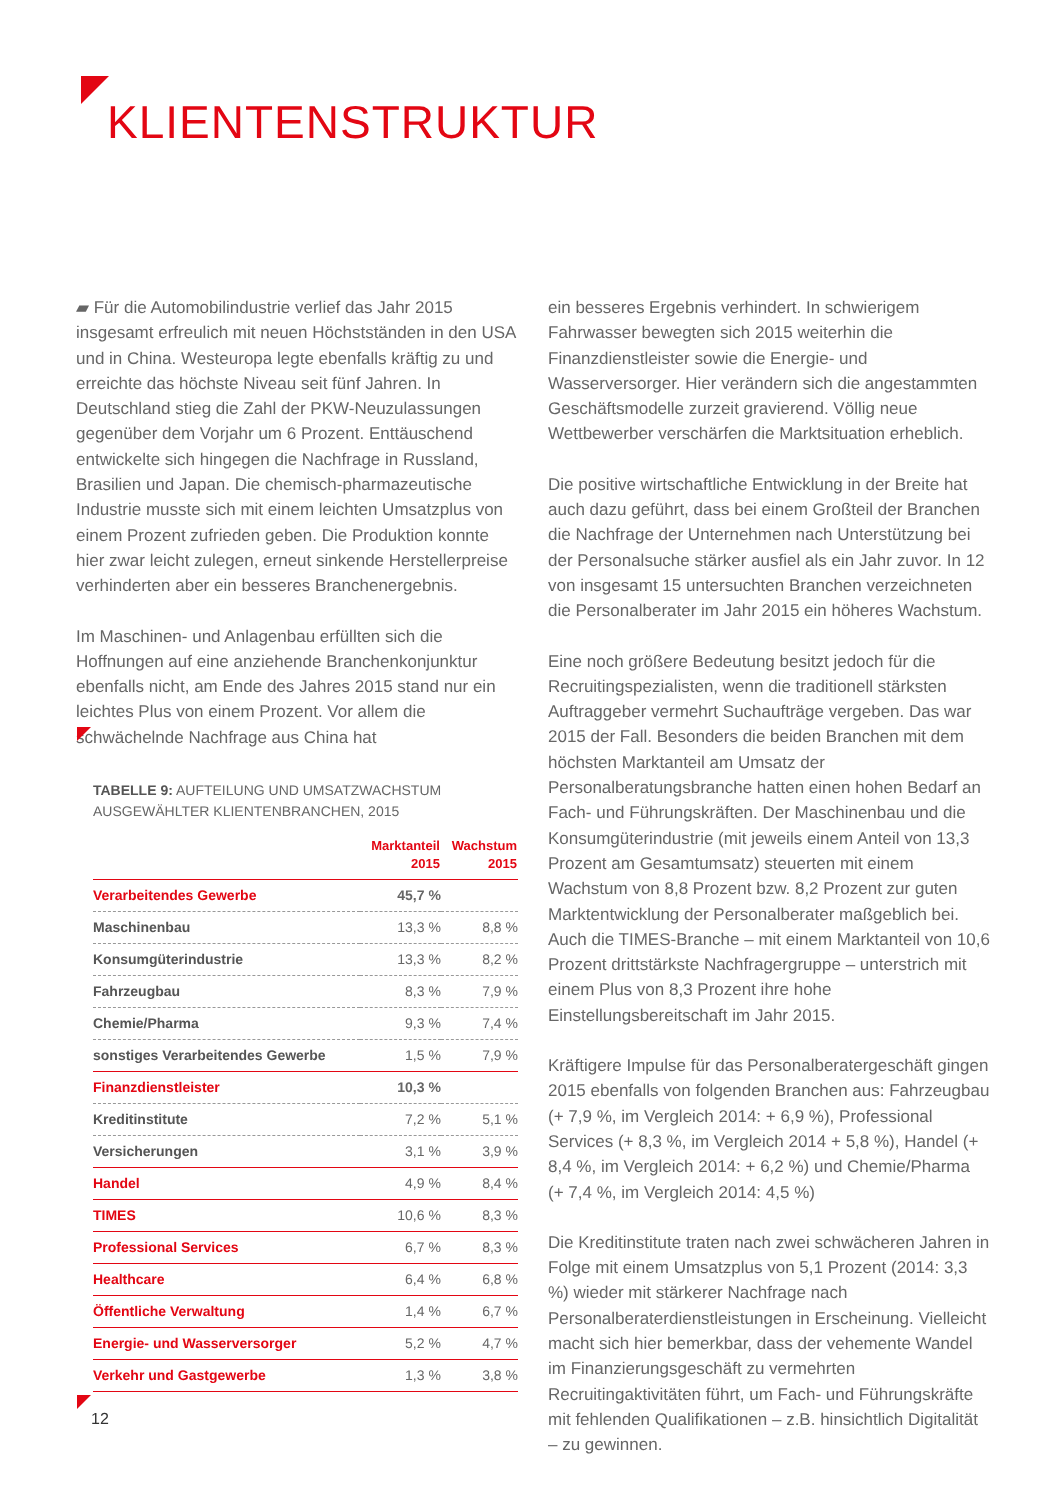KLIENTENSTRUKTUR
▰ Für die Automobilindustrie verlief das Jahr 2015 insgesamt erfreulich mit neuen Höchstständen in den USA und in China. Westeuropa legte ebenfalls kräftig zu und erreichte das höchste Niveau seit fünf Jahren. In Deutschland stieg die Zahl der PKW-Neuzulassungen gegenüber dem Vorjahr um 6 Prozent. Enttäuschend entwickelte sich hingegen die Nachfrage in Russland, Brasilien und Japan. Die chemisch-pharmazeutische Industrie musste sich mit einem leichten Umsatzplus von einem Prozent zufrieden geben. Die Produktion konnte hier zwar leicht zulegen, erneut sinkende Herstellerpreise verhinderten aber ein besseres Branchenergebnis.
Im Maschinen- und Anlagenbau erfüllten sich die Hoffnungen auf eine anziehende Branchenkonjunktur ebenfalls nicht, am Ende des Jahres 2015 stand nur ein leichtes Plus von einem Prozent. Vor allem die schwächelnde Nachfrage aus China hat
TABELLE 9: AUFTEILUNG UND UMSATZWACHSTUM AUSGEWÄHLTER KLIENTENBRANCHEN, 2015
| | Marktanteil 2015 | Wachstum 2015 |
| --- | --- | --- |
| Verarbeitendes Gewerbe | 45,7 % | |
| Maschinenbau | 13,3 % | 8,8 % |
| Konsumgüterindustrie | 13,3 % | 8,2 % |
| Fahrzeugbau | 8,3 % | 7,9 % |
| Chemie/Pharma | 9,3 % | 7,4 % |
| sonstiges Verarbeitendes Gewerbe | 1,5 % | 7,9 % |
| Finanzdienstleister | 10,3 % | |
| Kreditinstitute | 7,2 % | 5,1 % |
| Versicherungen | 3,1 % | 3,9 % |
| Handel | 4,9 % | 8,4 % |
| TIMES | 10,6 % | 8,3 % |
| Professional Services | 6,7 % | 8,3 % |
| Healthcare | 6,4 % | 6,8 % |
| Öffentliche Verwaltung | 1,4 % | 6,7 % |
| Energie- und Wasserversorger | 5,2 % | 4,7 % |
| Verkehr und Gastgewerbe | 1,3 % | 3,8 % |
ein besseres Ergebnis verhindert. In schwierigem Fahrwasser bewegten sich 2015 weiterhin die Finanzdienstleister sowie die Energie- und Wasserversorger. Hier verändern sich die angestammten Geschäftsmodelle zurzeit gravierend. Völlig neue Wettbewerber verschärfen die Marktsituation erheblich.
Die positive wirtschaftliche Entwicklung in der Breite hat auch dazu geführt, dass bei einem Großteil der Branchen die Nachfrage der Unternehmen nach Unterstützung bei der Personalsuche stärker ausfiel als ein Jahr zuvor. In 12 von insgesamt 15 untersuchten Branchen verzeichneten die Personalberater im Jahr 2015 ein höheres Wachstum.
Eine noch größere Bedeutung besitzt jedoch für die Recruitingspezialisten, wenn die traditionell stärksten Auftraggeber vermehrt Suchaufträge vergeben. Das war 2015 der Fall. Besonders die beiden Branchen mit dem höchsten Marktanteil am Umsatz der Personalberatungsbranche hatten einen hohen Bedarf an Fach- und Führungskräften. Der Maschinenbau und die Konsumgüterindustrie (mit jeweils einem Anteil von 13,3 Prozent am Gesamtumsatz) steuerten mit einem Wachstum von 8,8 Prozent bzw. 8,2 Prozent zur guten Marktentwicklung der Personalberater maßgeblich bei. Auch die TIMES-Branche – mit einem Marktanteil von 10,6 Prozent drittstärkste Nachfragergruppe – unterstrich mit einem Plus von 8,3 Prozent ihre hohe Einstellungsbereitschaft im Jahr 2015.
Kräftigere Impulse für das Personalberatergeschäft gingen 2015 ebenfalls von folgenden Branchen aus: Fahrzeugbau (+ 7,9 %, im Vergleich 2014: + 6,9 %), Professional Services (+ 8,3 %, im Vergleich 2014 + 5,8 %), Handel (+ 8,4 %, im Vergleich 2014: + 6,2 %) und Chemie/Pharma (+ 7,4 %, im Vergleich 2014: 4,5 %)
Die Kreditinstitute traten nach zwei schwächeren Jahren in Folge mit einem Umsatzplus von 5,1 Prozent (2014: 3,3 %) wieder mit stärkerer Nachfrage nach Personalberaterdienstleistungen in Erscheinung. Vielleicht macht sich hier bemerkbar, dass der vehemente Wandel im Finanzierungsgeschäft zu vermehrten Recruitingaktivitäten führt, um Fach- und Führungskräfte mit fehlenden Qualifikationen – z.B. hinsichtlich Digitalität – zu gewinnen.
12